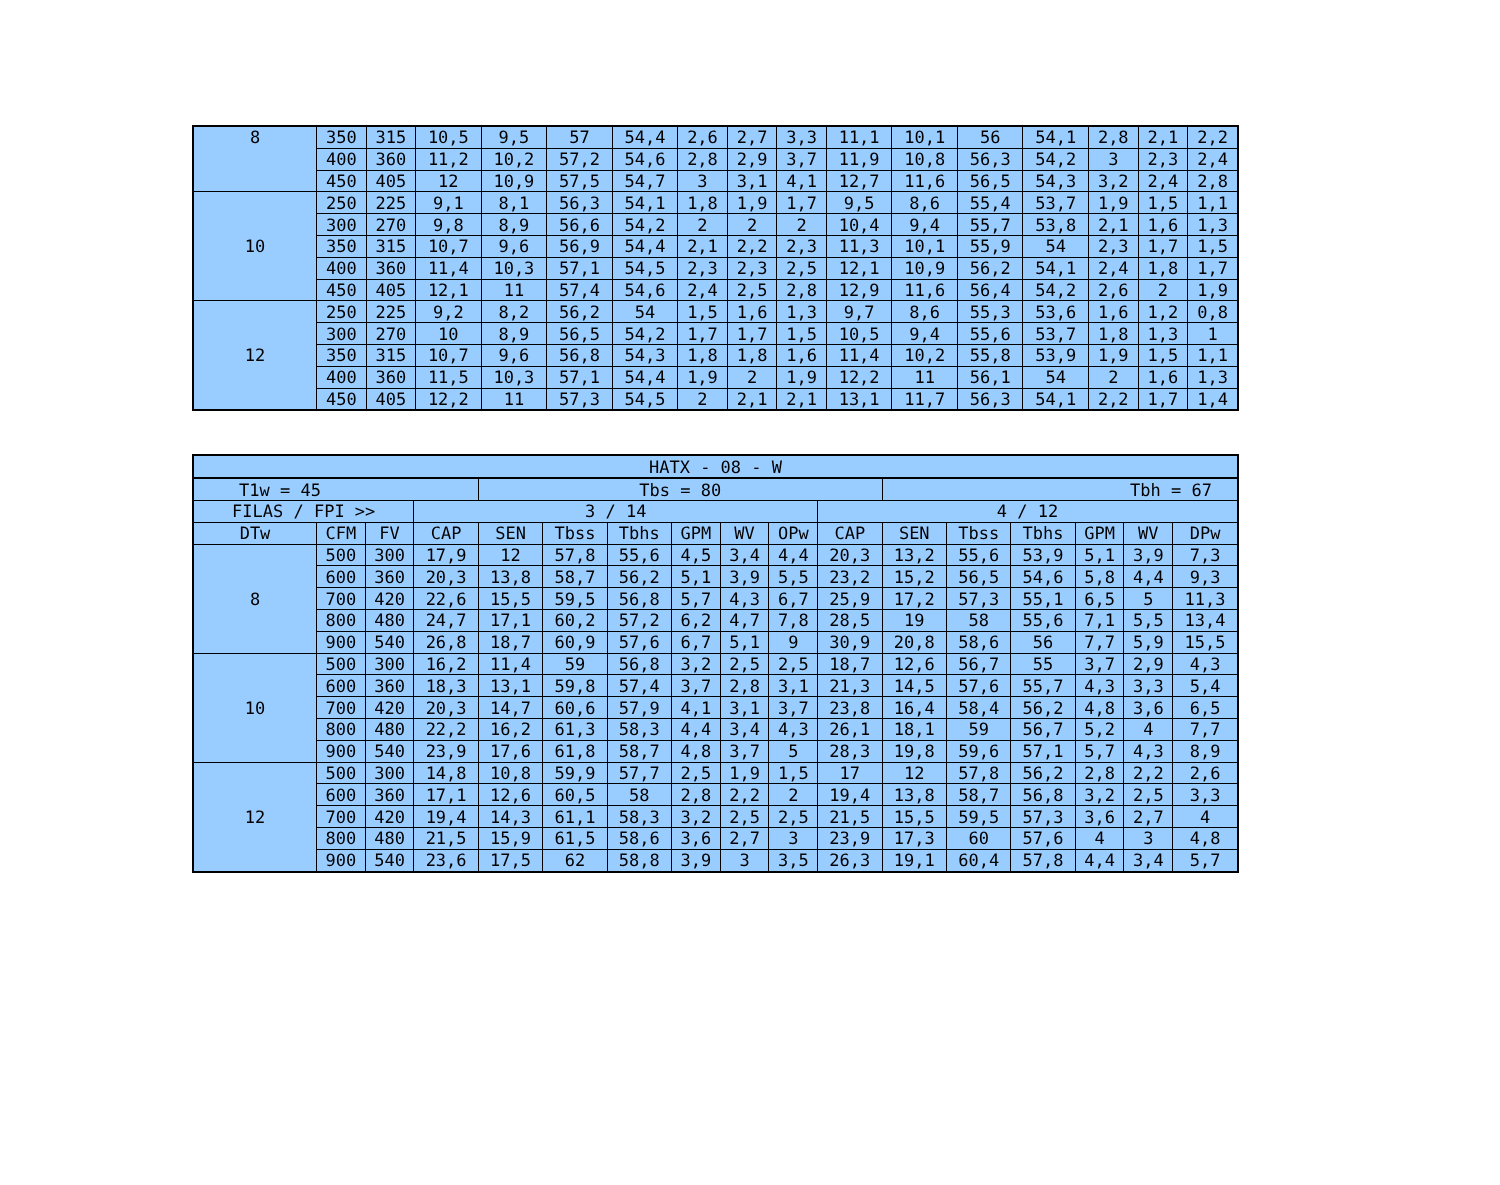| 8 | 350 | 315 | 10,5 | 9,5 | 57 | 54,4 | 2,6 | 2,7 | 3,3 | 11,1 | 10,1 | 56 | 54,1 | 2,8 | 2,1 | 2,2 |
| | 400 | 360 | 11,2 | 10,2 | 57,2 | 54,6 | 2,8 | 2,9 | 3,7 | 11,9 | 10,8 | 56,3 | 54,2 | 3 | 2,3 | 2,4 |
| | 450 | 405 | 12 | 10,9 | 57,5 | 54,7 | 3 | 3,1 | 4,1 | 12,7 | 11,6 | 56,5 | 54,3 | 3,2 | 2,4 | 2,8 |
| 10 | 250 | 225 | 9,1 | 8,1 | 56,3 | 54,1 | 1,8 | 1,9 | 1,7 | 9,5 | 8,6 | 55,4 | 53,7 | 1,9 | 1,5 | 1,1 |
| | 300 | 270 | 9,8 | 8,9 | 56,6 | 54,2 | 2 | 2 | 2 | 10,4 | 9,4 | 55,7 | 53,8 | 2,1 | 1,6 | 1,3 |
| | 350 | 315 | 10,7 | 9,6 | 56,9 | 54,4 | 2,1 | 2,2 | 2,3 | 11,3 | 10,1 | 55,9 | 54 | 2,3 | 1,7 | 1,5 |
| | 400 | 360 | 11,4 | 10,3 | 57,1 | 54,5 | 2,3 | 2,3 | 2,5 | 12,1 | 10,9 | 56,2 | 54,1 | 2,4 | 1,8 | 1,7 |
| | 450 | 405 | 12,1 | 11 | 57,4 | 54,6 | 2,4 | 2,5 | 2,8 | 12,9 | 11,6 | 56,4 | 54,2 | 2,6 | 2 | 1,9 |
| 12 | 250 | 225 | 9,2 | 8,2 | 56,2 | 54 | 1,5 | 1,6 | 1,3 | 9,7 | 8,6 | 55,3 | 53,6 | 1,6 | 1,2 | 0,8 |
| | 300 | 270 | 10 | 8,9 | 56,5 | 54,2 | 1,7 | 1,7 | 1,5 | 10,5 | 9,4 | 55,6 | 53,7 | 1,8 | 1,3 | 1 |
| | 350 | 315 | 10,7 | 9,6 | 56,8 | 54,3 | 1,8 | 1,8 | 1,6 | 11,4 | 10,2 | 55,8 | 53,9 | 1,9 | 1,5 | 1,1 |
| | 400 | 360 | 11,5 | 10,3 | 57,1 | 54,4 | 1,9 | 2 | 1,9 | 12,2 | 11 | 56,1 | 54 | 2 | 1,6 | 1,3 |
| | 450 | 405 | 12,2 | 11 | 57,3 | 54,5 | 2 | 2,1 | 2,1 | 13,1 | 11,7 | 56,3 | 54,1 | 2,2 | 1,7 | 1,4 |
| HATX - 08 - W | | | | | | | | | | | | | | | | |
| T1w = 45 | | | | Tbs = 80 | | | | | | | Tbh = 67 | | | | | |
| FILAS / FPI >> | | | 3 / 14 | | | | | | | 4 / 12 | | | | | | |
| DTw | CFM | FV | CAP | SEN | Tbss | Tbhs | GPM | WV | OPw | CAP | SEN | Tbss | Tbhs | GPM | WV | DPw |
| 8 | 500 | 300 | 17,9 | 12 | 57,8 | 55,6 | 4,5 | 3,4 | 4,4 | 20,3 | 13,2 | 55,6 | 53,9 | 5,1 | 3,9 | 7,3 |
| | 600 | 360 | 20,3 | 13,8 | 58,7 | 56,2 | 5,1 | 3,9 | 5,5 | 23,2 | 15,2 | 56,5 | 54,6 | 5,8 | 4,4 | 9,3 |
| | 700 | 420 | 22,6 | 15,5 | 59,5 | 56,8 | 5,7 | 4,3 | 6,7 | 25,9 | 17,2 | 57,3 | 55,1 | 6,5 | 5 | 11,3 |
| | 800 | 480 | 24,7 | 17,1 | 60,2 | 57,2 | 6,2 | 4,7 | 7,8 | 28,5 | 19 | 58 | 55,6 | 7,1 | 5,5 | 13,4 |
| | 900 | 540 | 26,8 | 18,7 | 60,9 | 57,6 | 6,7 | 5,1 | 9 | 30,9 | 20,8 | 58,6 | 56 | 7,7 | 5,9 | 15,5 |
| 10 | 500 | 300 | 16,2 | 11,4 | 59 | 56,8 | 3,2 | 2,5 | 2,5 | 18,7 | 12,6 | 56,7 | 55 | 3,7 | 2,9 | 4,3 |
| | 600 | 360 | 18,3 | 13,1 | 59,8 | 57,4 | 3,7 | 2,8 | 3,1 | 21,3 | 14,5 | 57,6 | 55,7 | 4,3 | 3,3 | 5,4 |
| | 700 | 420 | 20,3 | 14,7 | 60,6 | 57,9 | 4,1 | 3,1 | 3,7 | 23,8 | 16,4 | 58,4 | 56,2 | 4,8 | 3,6 | 6,5 |
| | 800 | 480 | 22,2 | 16,2 | 61,3 | 58,3 | 4,4 | 3,4 | 4,3 | 26,1 | 18,1 | 59 | 56,7 | 5,2 | 4 | 7,7 |
| | 900 | 540 | 23,9 | 17,6 | 61,8 | 58,7 | 4,8 | 3,7 | 5 | 28,3 | 19,8 | 59,6 | 57,1 | 5,7 | 4,3 | 8,9 |
| 12 | 500 | 300 | 14,8 | 10,8 | 59,9 | 57,7 | 2,5 | 1,9 | 1,5 | 17 | 12 | 57,8 | 56,2 | 2,8 | 2,2 | 2,6 |
| | 600 | 360 | 17,1 | 12,6 | 60,5 | 58 | 2,8 | 2,2 | 2 | 19,4 | 13,8 | 58,7 | 56,8 | 3,2 | 2,5 | 3,3 |
| | 700 | 420 | 19,4 | 14,3 | 61,1 | 58,3 | 3,2 | 2,5 | 2,5 | 21,5 | 15,5 | 59,5 | 57,3 | 3,6 | 2,7 | 4 |
| | 800 | 480 | 21,5 | 15,9 | 61,5 | 58,6 | 3,6 | 2,7 | 3 | 23,9 | 17,3 | 60 | 57,6 | 4 | 3 | 4,8 |
| | 900 | 540 | 23,6 | 17,5 | 62 | 58,8 | 3,9 | 3 | 3,5 | 26,3 | 19,1 | 60,4 | 57,8 | 4,4 | 3,4 | 5,7 |